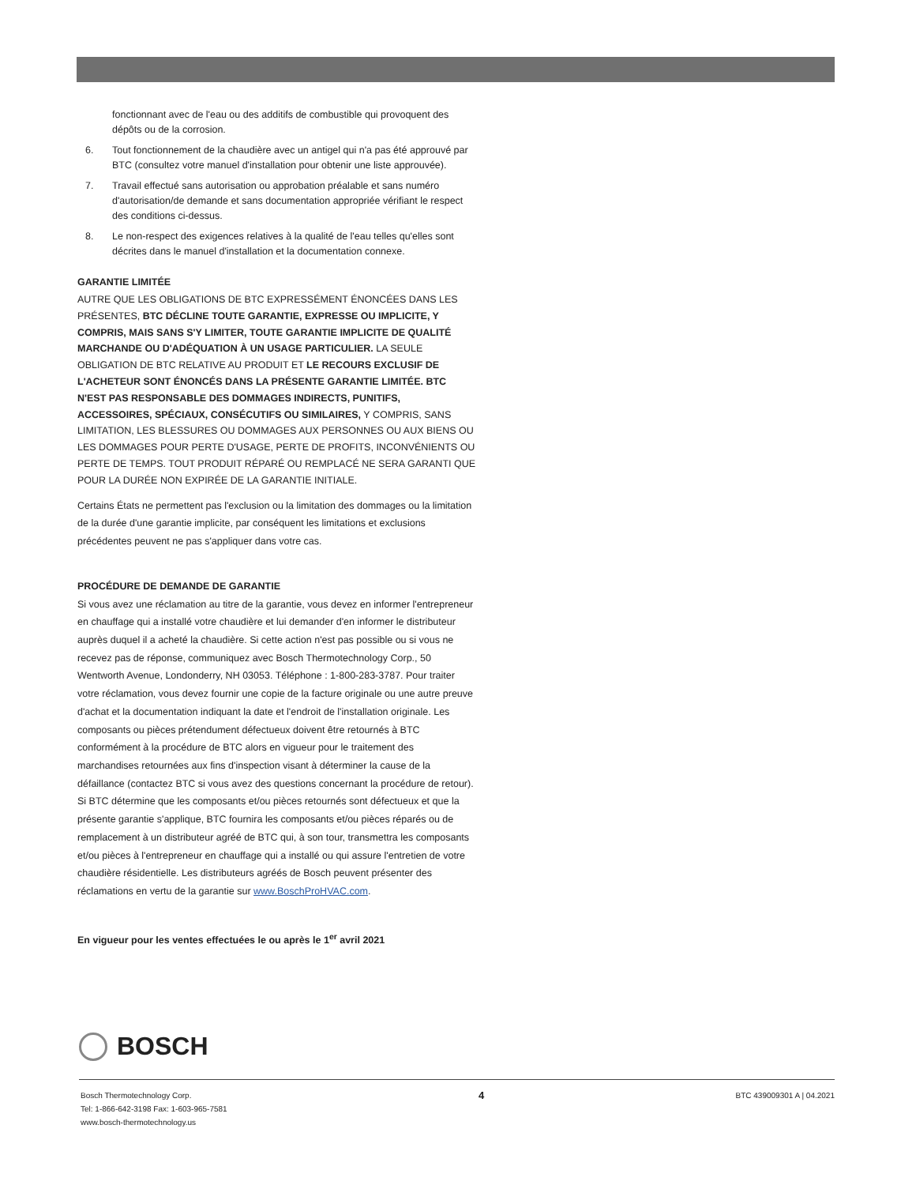fonctionnant avec de l'eau ou des additifs de combustible qui provoquent des dépôts ou de la corrosion.
6. Tout fonctionnement de la chaudière avec un antigel qui n'a pas été approuvé par BTC (consultez votre manuel d'installation pour obtenir une liste approuvée).
7. Travail effectué sans autorisation ou approbation préalable et sans numéro d'autorisation/de demande et sans documentation appropriée vérifiant le respect des conditions ci-dessus.
8. Le non-respect des exigences relatives à la qualité de l'eau telles qu'elles sont décrites dans le manuel d'installation et la documentation connexe.
GARANTIE LIMITÉE
AUTRE QUE LES OBLIGATIONS DE BTC EXPRESSÉMENT ÉNONCÉES DANS LES PRÉSENTES, BTC DÉCLINE TOUTE GARANTIE, EXPRESSE OU IMPLICITE, Y COMPRIS, MAIS SANS S'Y LIMITER, TOUTE GARANTIE IMPLICITE DE QUALITÉ MARCHANDE OU D'ADÉQUATION À UN USAGE PARTICULIER. LA SEULE OBLIGATION DE BTC RELATIVE AU PRODUIT ET LE RECOURS EXCLUSIF DE L'ACHETEUR SONT ÉNONCÉS DANS LA PRÉSENTE GARANTIE LIMITÉE. BTC N'EST PAS RESPONSABLE DES DOMMAGES INDIRECTS, PUNITIFS, ACCESSOIRES, SPÉCIAUX, CONSÉCUTIFS OU SIMILAIRES, Y COMPRIS, SANS LIMITATION, LES BLESSURES OU DOMMAGES AUX PERSONNES OU AUX BIENS OU LES DOMMAGES POUR PERTE D'USAGE, PERTE DE PROFITS, INCONVÉNIENTS OU PERTE DE TEMPS. TOUT PRODUIT RÉPARÉ OU REMPLACÉ NE SERA GARANTI QUE POUR LA DURÉE NON EXPIRÉE DE LA GARANTIE INITIALE.
Certains États ne permettent pas l'exclusion ou la limitation des dommages ou la limitation de la durée d'une garantie implicite, par conséquent les limitations et exclusions précédentes peuvent ne pas s'appliquer dans votre cas.
PROCÉDURE DE DEMANDE DE GARANTIE
Si vous avez une réclamation au titre de la garantie, vous devez en informer l'entrepreneur en chauffage qui a installé votre chaudière et lui demander d'en informer le distributeur auprès duquel il a acheté la chaudière. Si cette action n'est pas possible ou si vous ne recevez pas de réponse, communiquez avec Bosch Thermotechnology Corp., 50 Wentworth Avenue, Londonderry, NH 03053. Téléphone : 1-800-283-3787. Pour traiter votre réclamation, vous devez fournir une copie de la facture originale ou une autre preuve d'achat et la documentation indiquant la date et l'endroit de l'installation originale. Les composants ou pièces prétendument défectueux doivent être retournés à BTC conformément à la procédure de BTC alors en vigueur pour le traitement des marchandises retournées aux fins d'inspection visant à déterminer la cause de la défaillance (contactez BTC si vous avez des questions concernant la procédure de retour). Si BTC détermine que les composants et/ou pièces retournés sont défectueux et que la présente garantie s'applique, BTC fournira les composants et/ou pièces réparés ou de remplacement à un distributeur agréé de BTC qui, à son tour, transmettra les composants et/ou pièces à l'entrepreneur en chauffage qui a installé ou qui assure l'entretien de votre chaudière résidentielle. Les distributeurs agréés de Bosch peuvent présenter des réclamations en vertu de la garantie sur www.BoschProHVAC.com.
En vigueur pour les ventes effectuées le ou après le 1<sup>er</sup> avril 2021
BOSCH
Bosch Thermotechnology Corp.
Tel: 1-866-642-3198 Fax: 1-603-965-7581
www.bosch-thermotechnology.us
4
BTC 439009301 A | 04.2021